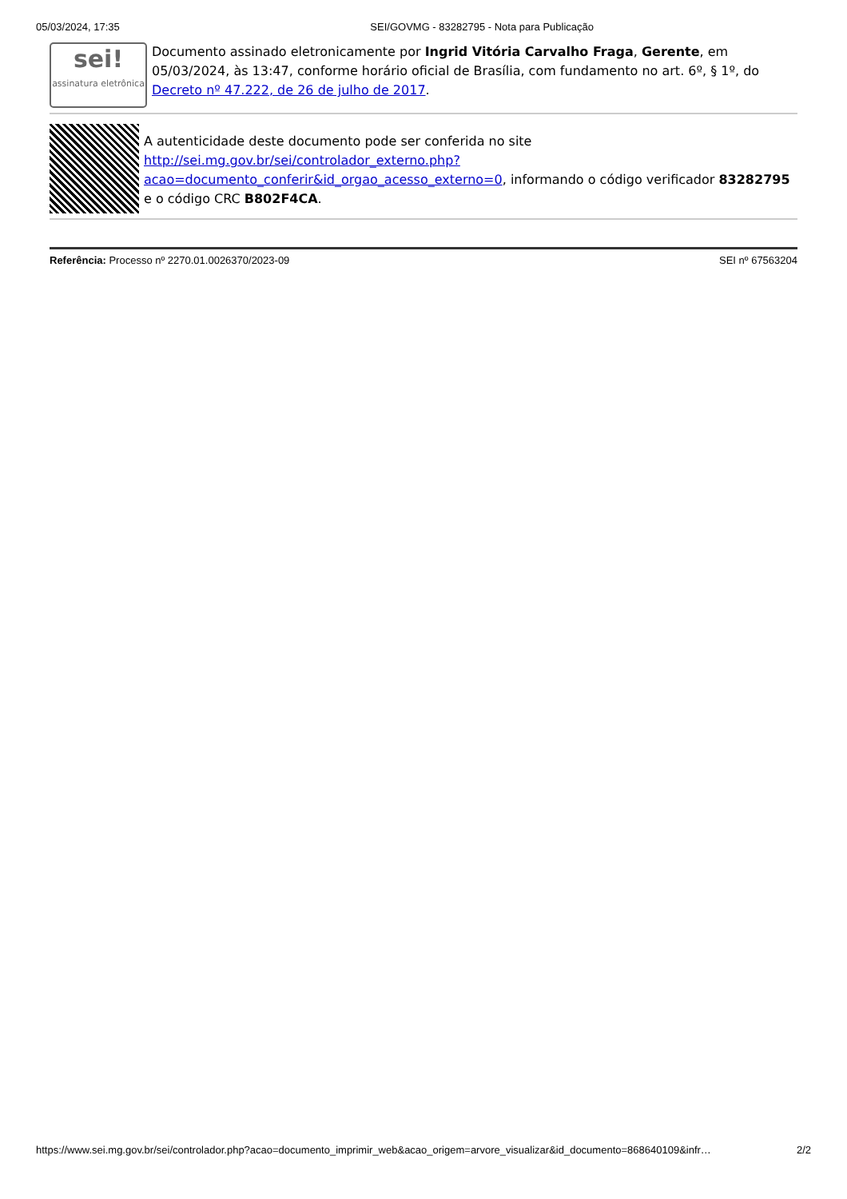05/03/2024, 17:35 SEI/GOVMG - 83282795 - Nota para Publicação
sei!
assinatura eletrônica
Documento assinado eletronicamente por Ingrid Vitória Carvalho Fraga, Gerente, em 05/03/2024, às 13:47, conforme horário oficial de Brasília, com fundamento no art. 6º, § 1º, do Decreto nº 47.222, de 26 de julho de 2017.
A autenticidade deste documento pode ser conferida no site http://sei.mg.gov.br/sei/controlador_externo.php?acao=documento_conferir&id_orgao_acesso_externo=0, informando o código verificador 83282795 e o código CRC B802F4CA.
Referência: Processo nº 2270.01.0026370/2023-09 SEI nº 67563204
https://www.sei.mg.gov.br/sei/controlador.php?acao=documento_imprimir_web&acao_origem=arvore_visualizar&id_documento=868640109&infr… 2/2